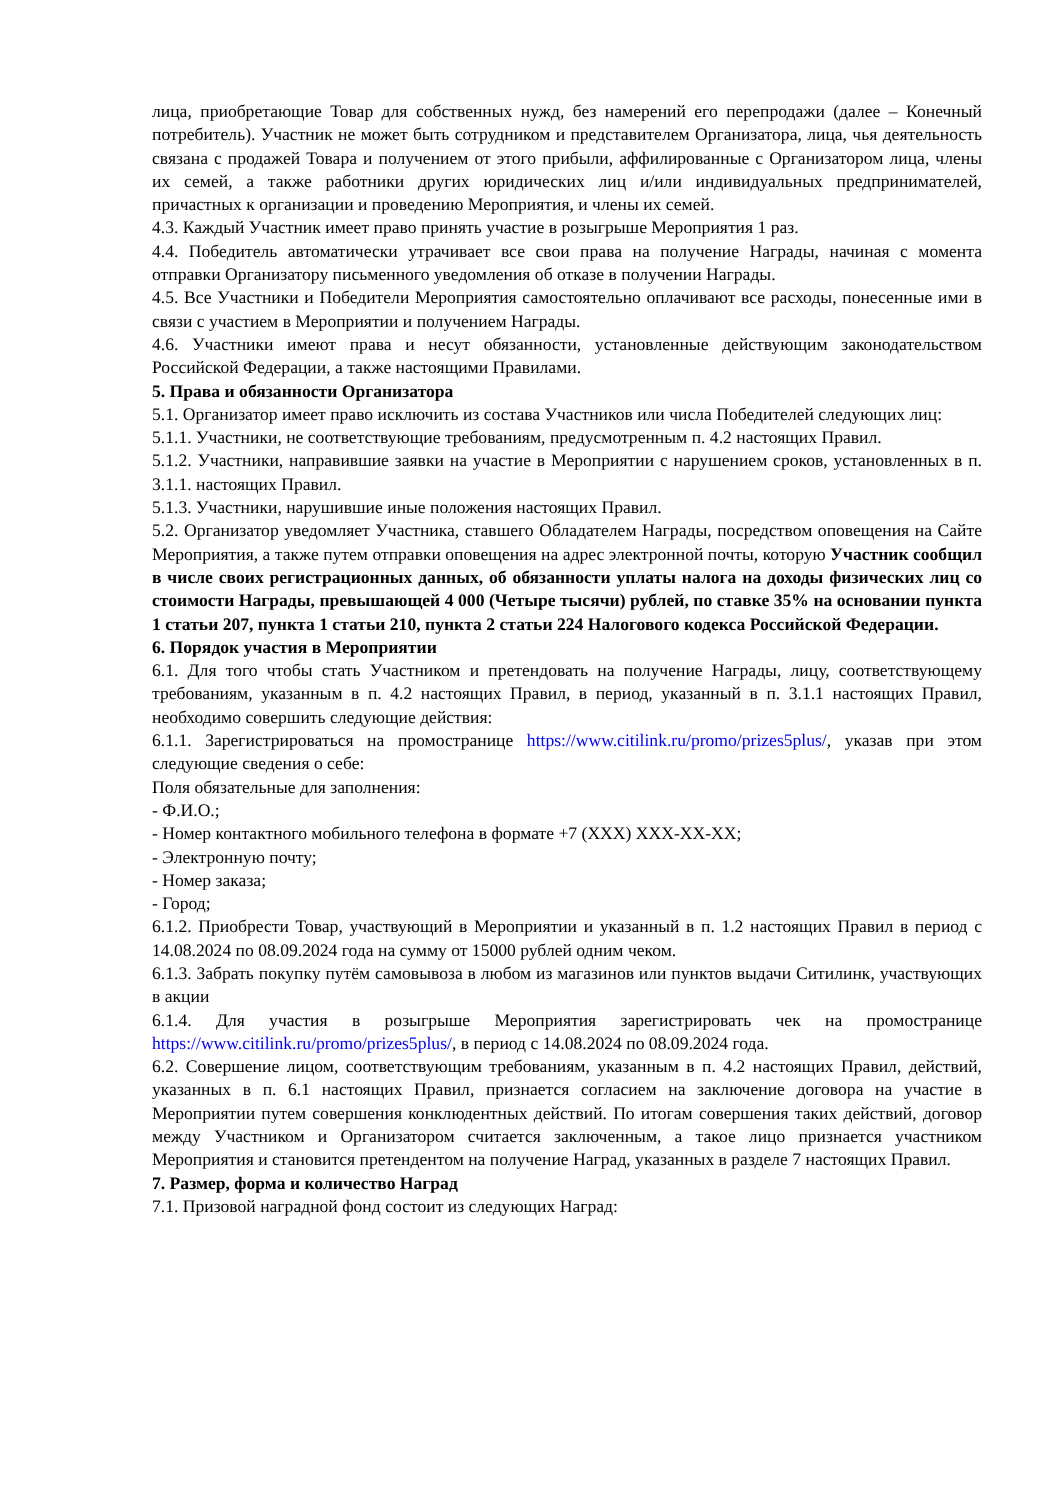лица, приобретающие Товар для собственных нужд, без намерений его перепродажи (далее – Конечный потребитель). Участник не может быть сотрудником и представителем Организатора, лица, чья деятельность связана с продажей Товара и получением от этого прибыли, аффилированные с Организатором лица, члены их семей, а также работники других юридических лиц и/или индивидуальных предпринимателей, причастных к организации и проведению Мероприятия, и члены их семей.
4.3. Каждый Участник имеет право принять участие в розыгрыше Мероприятия 1 раз.
4.4. Победитель автоматически утрачивает все свои права на получение Награды, начиная с момента отправки Организатору письменного уведомления об отказе в получении Награды.
4.5. Все Участники и Победители Мероприятия самостоятельно оплачивают все расходы, понесенные ими в связи с участием в Мероприятии и получением Награды.
4.6. Участники имеют права и несут обязанности, установленные действующим законодательством Российской Федерации, а также настоящими Правилами.
5. Права и обязанности Организатора
5.1. Организатор имеет право исключить из состава Участников или числа Победителей следующих лиц:
5.1.1. Участники, не соответствующие требованиям, предусмотренным п. 4.2 настоящих Правил.
5.1.2. Участники, направившие заявки на участие в Мероприятии с нарушением сроков, установленных в п. 3.1.1. настоящих Правил.
5.1.3. Участники, нарушившие иные положения настоящих Правил.
5.2. Организатор уведомляет Участника, ставшего Обладателем Награды, посредством оповещения на Сайте Мероприятия, а также путем отправки оповещения на адрес электронной почты, которую Участник сообщил в числе своих регистрационных данных, об обязанности уплаты налога на доходы физических лиц со стоимости Награды, превышающей 4 000 (Четыре тысячи) рублей, по ставке 35% на основании пункта 1 статьи 207, пункта 1 статьи 210, пункта 2 статьи 224 Налогового кодекса Российской Федерации.
6. Порядок участия в Мероприятии
6.1. Для того чтобы стать Участником и претендовать на получение Награды, лицу, соответствующему требованиям, указанным в п. 4.2 настоящих Правил, в период, указанный в п. 3.1.1 настоящих Правил, необходимо совершить следующие действия:
6.1.1. Зарегистрироваться на промостранице https://www.citilink.ru/promo/prizes5plus/, указав при этом следующие сведения о себе:
Поля обязательные для заполнения:
- Ф.И.О.;
- Номер контактного мобильного телефона в формате +7 (XXX) XXX-XX-XX;
- Электронную почту;
- Номер заказа;
- Город;
6.1.2. Приобрести Товар, участвующий в Мероприятии и указанный в п. 1.2 настоящих Правил в период с 14.08.2024 по 08.09.2024 года на сумму от 15000 рублей одним чеком.
6.1.3. Забрать покупку путём самовывоза в любом из магазинов или пунктов выдачи Ситилинк, участвующих в акции
6.1.4. Для участия в розыгрыше Мероприятия зарегистрировать чек на промостранице https://www.citilink.ru/promo/prizes5plus/, в период с 14.08.2024 по 08.09.2024 года.
6.2. Совершение лицом, соответствующим требованиям, указанным в п. 4.2 настоящих Правил, действий, указанных в п. 6.1 настоящих Правил, признается согласием на заключение договора на участие в Мероприятии путем совершения конклюдентных действий. По итогам совершения таких действий, договор между Участником и Организатором считается заключенным, а такое лицо признается участником Мероприятия и становится претендентом на получение Наград, указанных в разделе 7 настоящих Правил.
7. Размер, форма и количество Наград
7.1. Призовой наградной фонд состоит из следующих Наград: